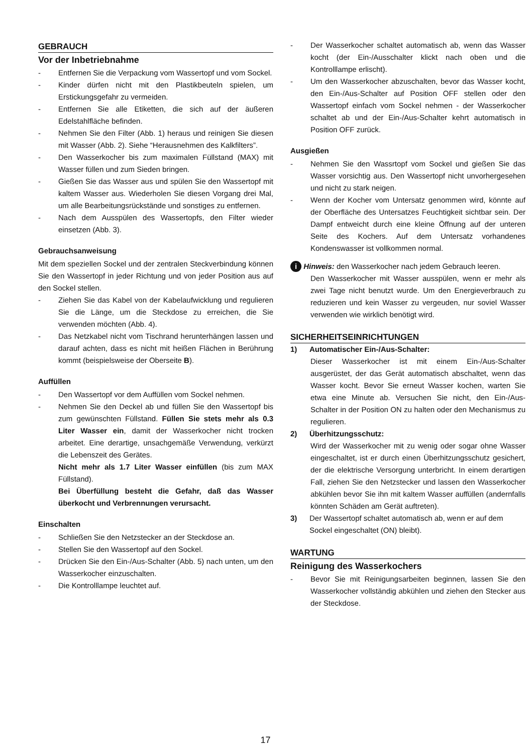GEBRAUCH
Vor der Inbetriebnahme
- Entfernen Sie die Verpackung vom Wassertopf und vom Sockel.
- Kinder dürfen nicht mit den Plastikbeuteln spielen, um Erstickungsgefahr zu vermeiden.
- Entfernen Sie alle Etiketten, die sich auf der äußeren Edelstahlfläche befinden.
- Nehmen Sie den Filter (Abb. 1) heraus und reinigen Sie diesen mit Wasser (Abb. 2). Siehe “Herausnehmen des Kalkfilters”.
- Den Wasserkocher bis zum maximalen Füllstand (MAX) mit Wasser füllen und zum Sieden bringen.
- Gießen Sie das Wasser aus und spülen Sie den Wassertopf mit kaltem Wasser aus. Wiederholen Sie diesen Vorgang drei Mal, um alle Bearbeitungsrückstände und sonstiges zu entfernen.
- Nach dem Ausspülen des Wassertopfs, den Filter wieder einsetzen (Abb. 3).
Gebrauchsanweisung
Mit dem speziellen Sockel und der zentralen Steckverbindung können Sie den Wassertopf in jeder Richtung und von jeder Position aus auf den Sockel stellen.
- Ziehen Sie das Kabel von der Kabelaufwicklung und regulieren Sie die Länge, um die Steckdose zu erreichen, die Sie verwenden möchten (Abb. 4).
- Das Netzkabel nicht vom Tischrand herunterhängen lassen und darauf achten, dass es nicht mit heißen Flächen in Berührung kommt (beispielsweise der Oberseite B).
Auffüllen
- Den Wassertopf vor dem Auffüllen vom Sockel nehmen.
- Nehmen Sie den Deckel ab und füllen Sie den Wassertopf bis zum gewünschten Füllstand. Füllen Sie stets mehr als 0.3 Liter Wasser ein, damit der Wasserkocher nicht trocken arbeitet. Eine derartige, unsachgemäße Verwendung, verkürzt die Lebenszeit des Gerätes.
Nicht mehr als 1.7 Liter Wasser einfüllen (bis zum MAX Füllstand).
Bei Überfüllung besteht die Gefahr, daß das Wasser überkocht und Verbrennungen verursacht.
Einschalten
- Schließen Sie den Netzstecker an der Steckdose an.
- Stellen Sie den Wassertopf auf den Sockel.
- Drücken Sie den Ein-/Aus-Schalter (Abb. 5) nach unten, um den Wasserkocher einzuschalten.
- Die Kontrolllampe leuchtet auf.
- Der Wasserkocher schaltet automatisch ab, wenn das Wasser kocht (der Ein-/Ausschalter klickt nach oben und die Kontrolllampe erlischt).
- Um den Wasserkocher abzuschalten, bevor das Wasser kocht, den Ein-/Aus-Schalter auf Position OFF stellen oder den Wassertopf einfach vom Sockel nehmen - der Wasserkocher schaltet ab und der Ein-/Aus-Schalter kehrt automatisch in Position OFF zurück.
Ausgießen
- Nehmen Sie den Wassrtopf vom Sockel und gießen Sie das Wasser vorsichtig aus. Den Wassertopf nicht unvorhergesehen und nicht zu stark neigen.
- Wenn der Kocher vom Untersatz genommen wird, könnte auf der Oberfläche des Untersatzes Feuchtigkeit sichtbar sein. Der Dampf entweicht durch eine kleine Öffnung auf der unteren Seite des Kochers. Auf dem Untersatz vorhandenes Kondenswasser ist vollkommen normal.
i Hinweis: den Wasserkocher nach jedem Gebrauch leeren.
Den Wasserkocher mit Wasser ausspülen, wenn er mehr als zwei Tage nicht benutzt wurde. Um den Energieverbrauch zu reduzieren und kein Wasser zu vergeuden, nur soviel Wasser verwenden wie wirklich benötigt wird.
SICHERHEITSEINRICHTUNGEN
1) Automatischer Ein-/Aus-Schalter:
Dieser Wasserkocher ist mit einem Ein-/Aus-Schalter ausgerüstet, der das Gerät automatisch abschaltet, wenn das Wasser kocht. Bevor Sie erneut Wasser kochen, warten Sie etwa eine Minute ab. Versuchen Sie nicht, den Ein-/Aus-Schalter in der Position ON zu halten oder den Mechanismus zu regulieren.
2) Überhitzungsschutz:
Wird der Wasserkocher mit zu wenig oder sogar ohne Wasser eingeschaltet, ist er durch einen Überhitzungsschutz gesichert, der die elektrische Versorgung unterbricht. In einem derartigen Fall, ziehen Sie den Netzstecker und lassen den Wasserkocher abkühlen bevor Sie ihn mit kaltem Wasser auffüllen (andernfalls könnten Schäden am Gerät auftreten).
3) Der Wassertopf schaltet automatisch ab, wenn er auf dem Sockel eingeschaltet (ON) bleibt).
WARTUNG
Reinigung des Wasserkochers
- Bevor Sie mit Reinigungsarbeiten beginnen, lassen Sie den Wasserkocher vollständig abkühlen und ziehen den Stecker aus der Steckdose.
17